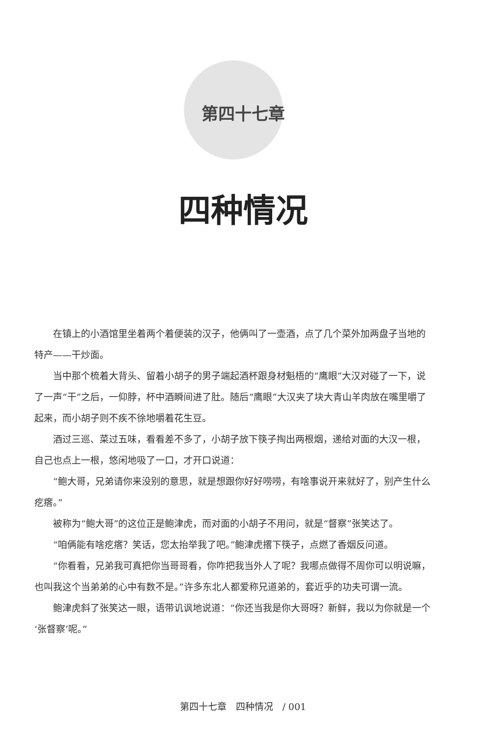第四十七章
四种情况
在镇上的小酒馆里坐着两个着便装的汉子，他俩叫了一壶酒，点了几个菜外加两盘子当地的特产——干炒面。
当中那个梳着大背头、留着小胡子的男子端起酒杯跟身材魁梧的“鹰眼”大汉对碰了一下，说了一声“干”之后，一仰脖，杯中酒瞬间进了肚。随后“鹰眼”大汉夹了块大青山羊肉放在嘴里嚼了起来，而小胡子则不疾不徐地嚼着花生豆。
酒过三巡、菜过五味，看看差不多了，小胡子放下筷子掏出两根烟，递给对面的大汉一根，自己也点上一根，悠闲地吸了一口，才开口说道：
“鲍大哥，兄弟请你来没别的意思，就是想跟你好好唠唠，有啥事说开来就好了，别产生什么疙瘩。”
被称为“鲍大哥”的这位正是鲍津虎，而对面的小胡子不用问，就是“督察”张笑达了。
“咱俩能有啥疙瘩？笑话，您太抬举我了吧。”鲍津虎撂下筷子，点燃了香烟反问道。
“你看看，兄弟我可真把你当哥哥看，你咋把我当外人了呢？我哪点做得不周你可以明说嘛，也叫我这个当弟弟的心中有数不是。”许多东北人都爱称兄道弟的，套近乎的功夫可谓一流。
鲍津虎斜了张笑达一眼，语带讥讽地说道：“你还当我是你大哥呀？新鲜，我以为你就是一个‘张督察’呢。”
第四十七章　四种情况　/ 001